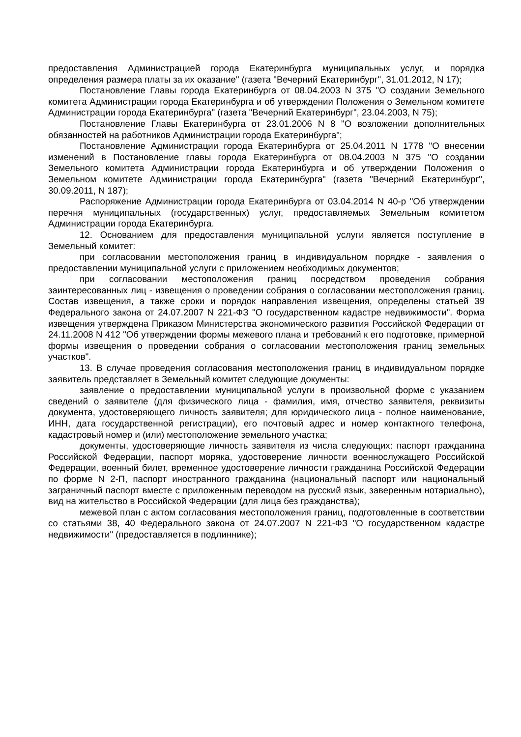предоставления Администрацией города Екатеринбурга муниципальных услуг, и порядка определения размера платы за их оказание" (газета "Вечерний Екатеринбург", 31.01.2012, N 17);
Постановление Главы города Екатеринбурга от 08.04.2003 N 375 "О создании Земельного комитета Администрации города Екатеринбурга и об утверждении Положения о Земельном комитете Администрации города Екатеринбурга" (газета "Вечерний Екатеринбург", 23.04.2003, N 75);
Постановление Главы Екатеринбурга от 23.01.2006 N 8 "О возложении дополнительных обязанностей на работников Администрации города Екатеринбурга";
Постановление Администрации города Екатеринбурга от 25.04.2011 N 1778 "О внесении изменений в Постановление главы города Екатеринбурга от 08.04.2003 N 375 "О создании Земельного комитета Администрации города Екатеринбурга и об утверждении Положения о Земельном комитете Администрации города Екатеринбурга" (газета "Вечерний Екатеринбург", 30.09.2011, N 187);
Распоряжение Администрации города Екатеринбурга от 03.04.2014 N 40-р "Об утверждении перечня муниципальных (государственных) услуг, предоставляемых Земельным комитетом Администрации города Екатеринбурга.
12. Основанием для предоставления муниципальной услуги является поступление в Земельный комитет:
при согласовании местоположения границ в индивидуальном порядке - заявления о предоставлении муниципальной услуги с приложением необходимых документов;
при согласовании местоположения границ посредством проведения собрания заинтересованных лиц - извещения о проведении собрания о согласовании местоположения границ. Состав извещения, а также сроки и порядок направления извещения, определены статьей 39 Федерального закона от 24.07.2007 N 221-ФЗ "О государственном кадастре недвижимости". Форма извещения утверждена Приказом Министерства экономического развития Российской Федерации от 24.11.2008 N 412 "Об утверждении формы межевого плана и требований к его подготовке, примерной формы извещения о проведении собрания о согласовании местоположения границ земельных участков".
13. В случае проведения согласования местоположения границ в индивидуальном порядке заявитель представляет в Земельный комитет следующие документы:
заявление о предоставлении муниципальной услуги в произвольной форме с указанием сведений о заявителе (для физического лица - фамилия, имя, отчество заявителя, реквизиты документа, удостоверяющего личность заявителя; для юридического лица - полное наименование, ИНН, дата государственной регистрации), его почтовый адрес и номер контактного телефона, кадастровый номер и (или) местоположение земельного участка;
документы, удостоверяющие личность заявителя из числа следующих: паспорт гражданина Российской Федерации, паспорт моряка, удостоверение личности военнослужащего Российской Федерации, военный билет, временное удостоверение личности гражданина Российской Федерации по форме N 2-П, паспорт иностранного гражданина (национальный паспорт или национальный заграничный паспорт вместе с приложенным переводом на русский язык, заверенным нотариально), вид на жительство в Российской Федерации (для лица без гражданства);
межевой план с актом согласования местоположения границ, подготовленные в соответствии со статьями 38, 40 Федерального закона от 24.07.2007 N 221-ФЗ "О государственном кадастре недвижимости" (предоставляется в подлиннике);